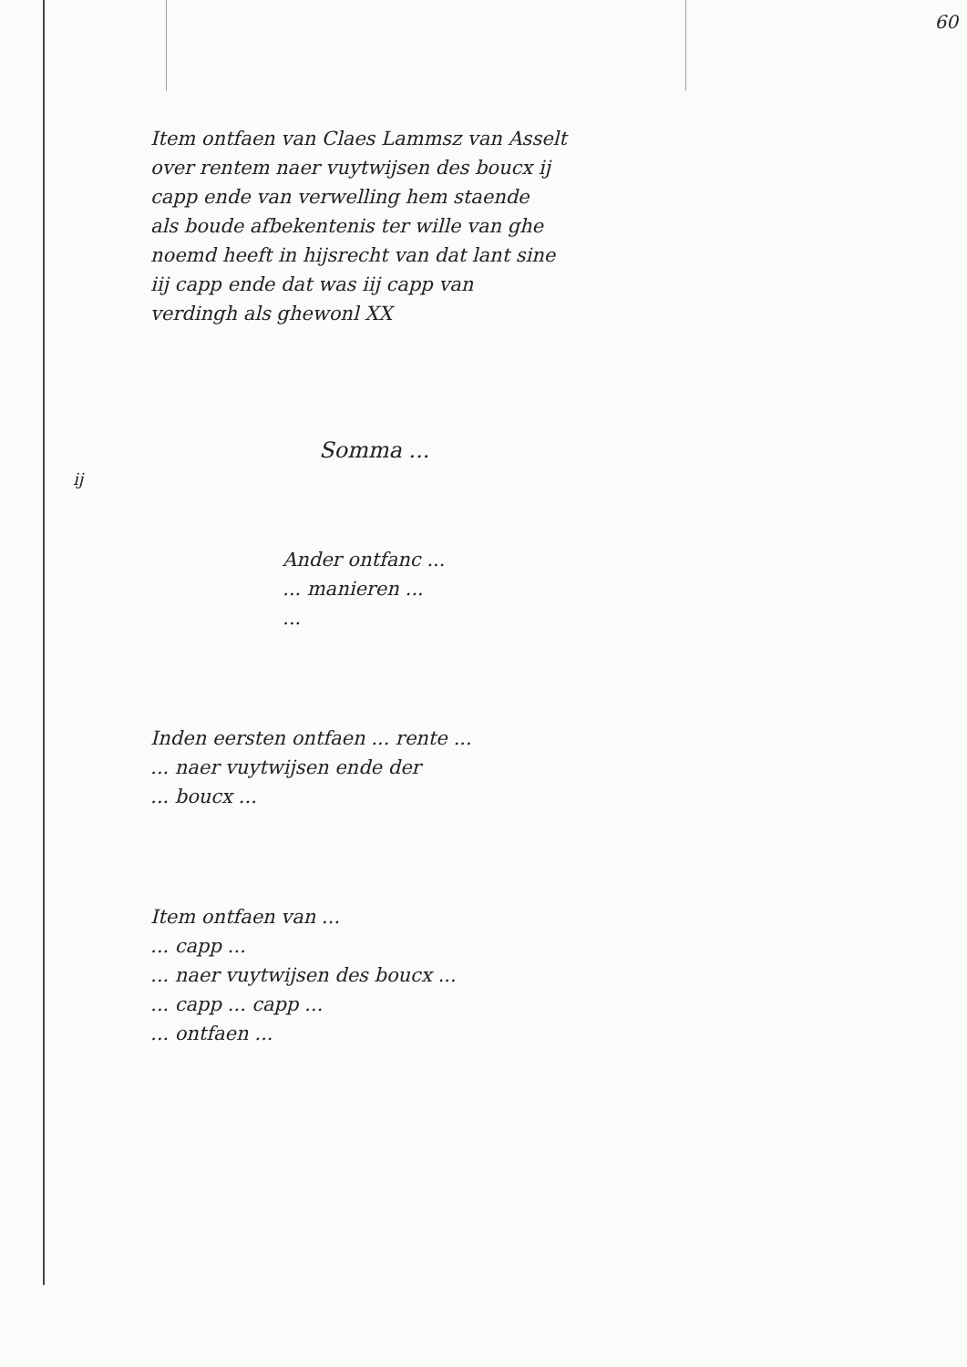60
Item ontfaen van Claes Lammsz van Asselt
over rentem naer vuytwijsen des boucx ij
capp ende van verwelling hem staende
als boude afbekentenis ter wille van ghe
noemd heeft in hijsrecht van dat lant sine
iij capp ende dat was iij capp van
verdingh als ghewonl XX
ij
Somma ...
Ander ontfanc ...
... manieren ...
...
Inden eersten ontfaen ... rente ...
... naer vuytwijsen ende der
... boucx ...
Item ontfaen van ...
... capp ...
... naer vuytwijsen des boucx ...
... capp ... capp ...
... ontfaen ...